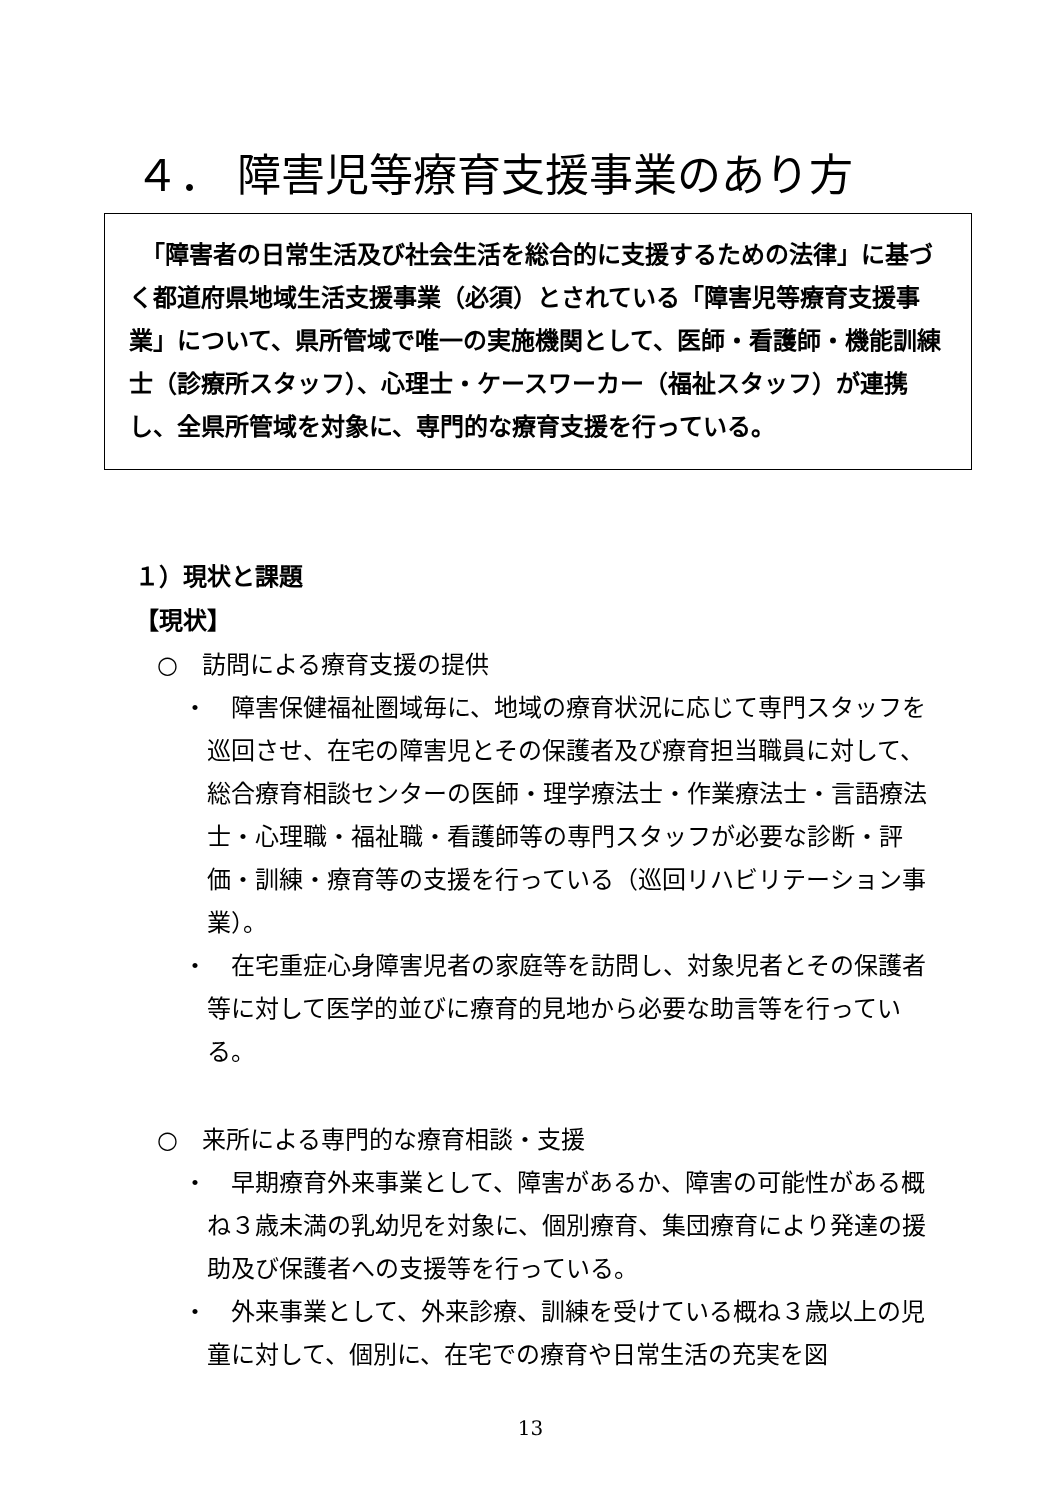４． 障害児等療育支援事業のあり方
　「障害者の日常生活及び社会生活を総合的に支援するための法律」に基づく都道府県地域生活支援事業（必須）とされている「障害児等療育支援事業」について、県所管域で唯一の実施機関として、医師・看護師・機能訓練士（診療所スタッフ）、心理士・ケースワーカー（福祉スタッフ）が連携し、全県所管域を対象に、専門的な療育支援を行っている。
１）現状と課題
【現状】
○　訪問による療育支援の提供
・　障害保健福祉圏域毎に、地域の療育状況に応じて専門スタッフを巡回させ、在宅の障害児とその保護者及び療育担当職員に対して、総合療育相談センターの医師・理学療法士・作業療法士・言語療法士・心理職・福祉職・看護師等の専門スタッフが必要な診断・評価・訓練・療育等の支援を行っている（巡回リハビリテーション事業）。
・　在宅重症心身障害児者の家庭等を訪問し、対象児者とその保護者等に対して医学的並びに療育的見地から必要な助言等を行っている。
○　来所による専門的な療育相談・支援
・　早期療育外来事業として、障害があるか、障害の可能性がある概ね３歳未満の乳幼児を対象に、個別療育、集団療育により発達の援助及び保護者への支援等を行っている。
・　外来事業として、外来診療、訓練を受けている概ね３歳以上の児童に対して、個別に、在宅での療育や日常生活の充実を図
13